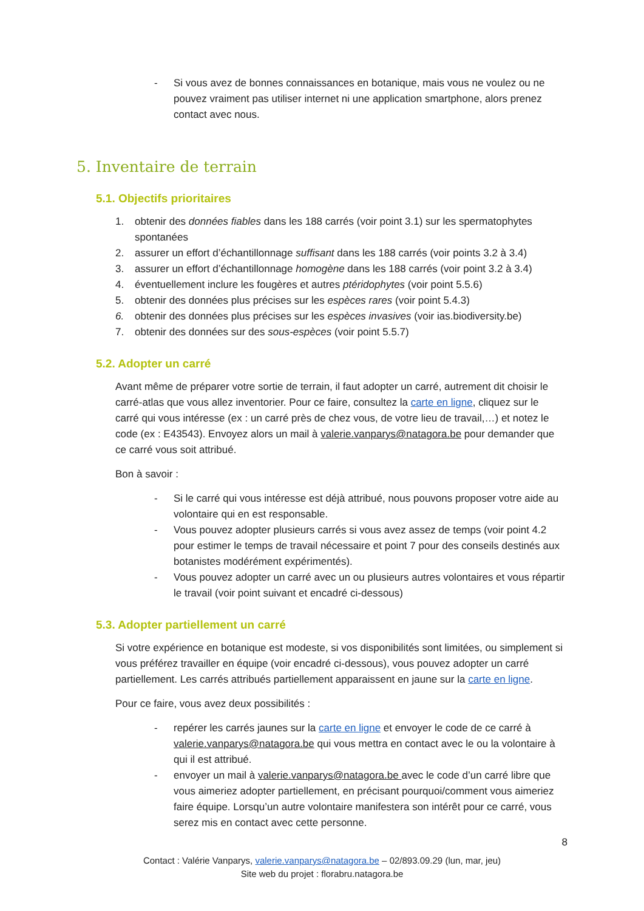- Si vous avez de bonnes connaissances en botanique, mais vous ne voulez ou ne pouvez vraiment pas utiliser internet ni une application smartphone, alors prenez contact avec nous.
5. Inventaire de terrain
5.1. Objectifs prioritaires
1. obtenir des données fiables dans les 188 carrés (voir point 3.1) sur les spermatophytes spontanées
2. assurer un effort d’échantillonnage suffisant dans les 188 carrés (voir points 3.2 à 3.4)
3. assurer un effort d’échantillonnage homogène dans les 188 carrés (voir point 3.2 à 3.4)
4. éventuellement inclure les fougères et autres ptéridophytes (voir point 5.5.6)
5. obtenir des données plus précises sur les espèces rares (voir point 5.4.3)
6. obtenir des données plus précises sur les espèces invasives (voir ias.biodiversity.be)
7. obtenir des données sur des sous-espèces (voir point 5.5.7)
5.2. Adopter un carré
Avant même de préparer votre sortie de terrain, il faut adopter un carré, autrement dit choisir le carré-atlas que vous allez inventorier. Pour ce faire, consultez la carte en ligne, cliquez sur le carré qui vous intéresse (ex : un carré près de chez vous, de votre lieu de travail,…) et notez le code (ex : E43543). Envoyez alors un mail à valerie.vanparys@natagora.be pour demander que ce carré vous soit attribué.
Bon à savoir :
- Si le carré qui vous intéresse est déjà attribué, nous pouvons proposer votre aide au volontaire qui en est responsable.
- Vous pouvez adopter plusieurs carrés si vous avez assez de temps (voir point 4.2 pour estimer le temps de travail nécessaire et point 7 pour des conseils destinés aux botanistes modérément expérimentés).
- Vous pouvez adopter un carré avec un ou plusieurs autres volontaires et vous répartir le travail (voir point suivant et encadré ci-dessous)
5.3. Adopter partiellement un carré
Si votre expérience en botanique est modeste, si vos disponibilités sont limitées, ou simplement si vous préférez travailler en équipe (voir encadré ci-dessous), vous pouvez adopter un carré partiellement. Les carrés attribués partiellement apparaissent en jaune sur la carte en ligne.
Pour ce faire, vous avez deux possibilités :
- repérer les carrés jaunes sur la carte en ligne et envoyer le code de ce carré à valerie.vanparys@natagora.be qui vous mettra en contact avec le ou la volontaire à qui il est attribué.
- envoyer un mail à valerie.vanparys@natagora.be avec le code d’un carré libre que vous aimeriez adopter partiellement, en précisant pourquoi/comment vous aimeriez faire équipe. Lorsqu’un autre volontaire manifestera son intérêt pour ce carré, vous serez mis en contact avec cette personne.
8
Contact : Valérie Vanparys, valerie.vanparys@natagora.be – 02/893.09.29 (lun, mar, jeu)
Site web du projet : florabru.natagora.be